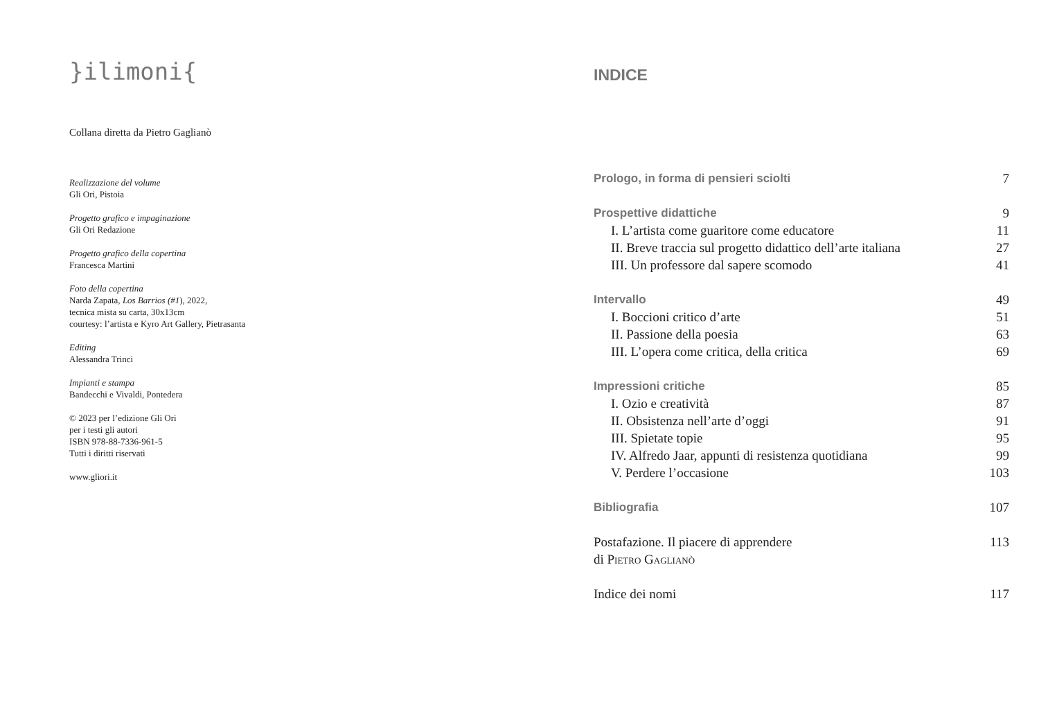}ilimoni{
Collana diretta da Pietro Gaglianò
Realizzazione del volume
Gli Ori, Pistoia
Progetto grafico e impaginazione
Gli Ori Redazione
Progetto grafico della copertina
Francesca Martini
Foto della copertina
Narda Zapata, Los Barrios (#1), 2022,
tecnica mista su carta, 30x13cm
courtesy: l’artista e Kyro Art Gallery, Pietrasanta
Editing
Alessandra Trinci
Impianti e stampa
Bandecchi e Vivaldi, Pontedera
© 2023 per l’edizione Gli Ori
per i testi gli autori
ISBN 978-88-7336-961-5
Tutti i diritti riservati
www.gliori.it
INDICE
Prologo, in forma di pensieri sciolti 7
Prospettive didattiche 9
I. L’artista come guaritore come educatore 11
II. Breve traccia sul progetto didattico dell’arte italiana 27
III. Un professore dal sapere scomodo 41
Intervallo 49
I. Boccioni critico d’arte 51
II. Passione della poesia 63
III. L’opera come critica, della critica 69
Impressioni critiche 85
I. Ozio e creatività 87
II. Obsistenza nell’arte d’oggi 91
III. Spietate topie 95
IV. Alfredo Jaar, appunti di resistenza quotidiana 99
V. Perdere l’occasione 103
Bibliografia 107
Postafazione. Il piacere di apprendere
di Pietro Gaglianò 113
Indice dei nomi 117